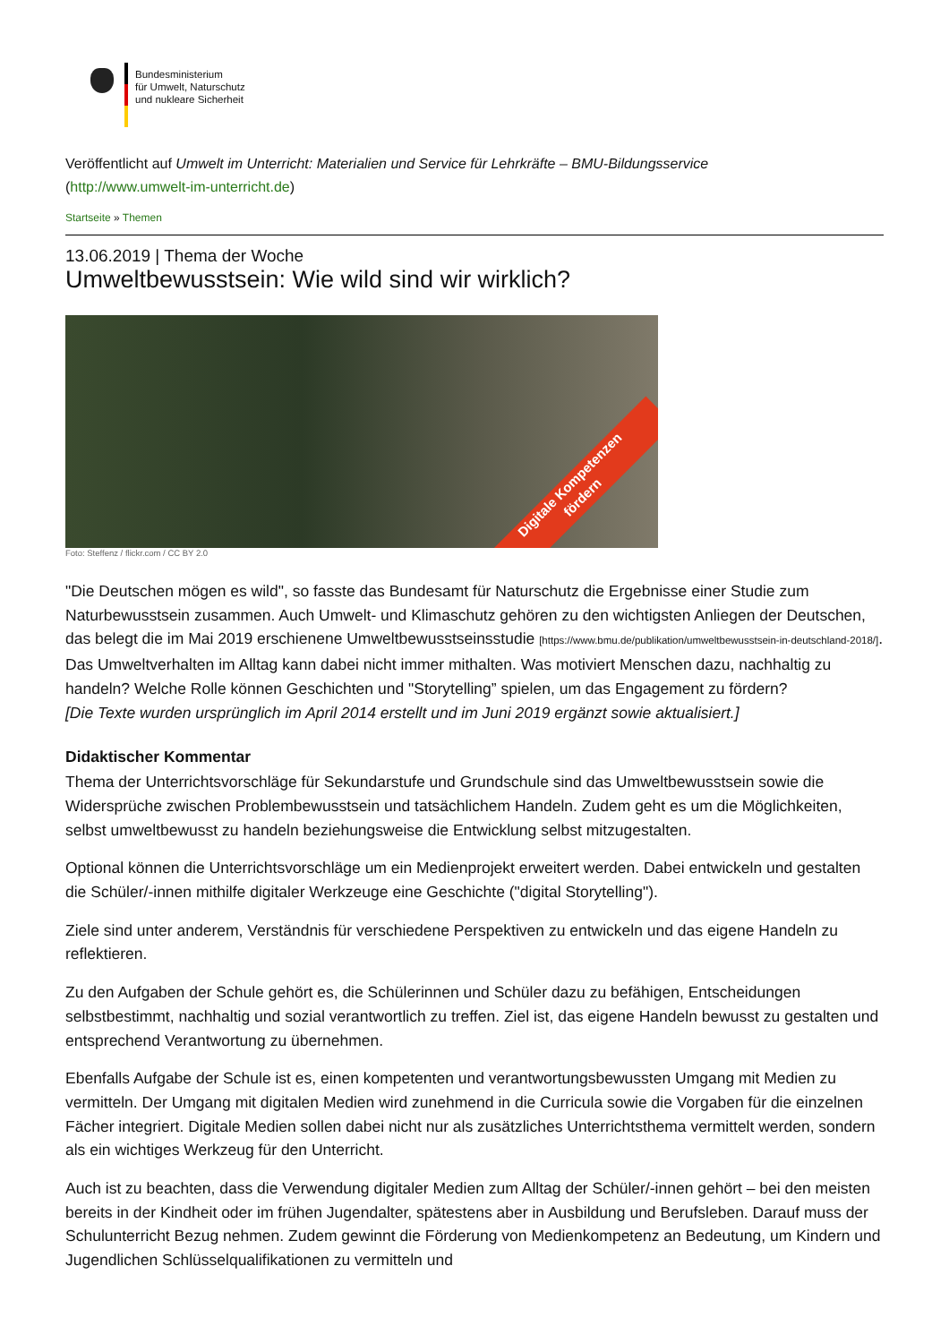Bundesministerium
für Umwelt, Naturschutz
und nukleare Sicherheit
Veröffentlicht auf Umwelt im Unterricht: Materialien und Service für Lehrkräfte – BMU-Bildungsservice
(http://www.umwelt-im-unterricht.de)
Startseite » Themen
13.06.2019 | Thema der Woche
Umweltbewusstsein: Wie wild sind wir wirklich?
Digitale Kompetenzen
fördern
Foto: Steffenz / flickr.com / CC BY 2.0
"Die Deutschen mögen es wild", so fasste das Bundesamt für Naturschutz die Ergebnisse einer Studie zum Naturbewusstsein zusammen. Auch Umwelt- und Klimaschutz gehören zu den wichtigsten Anliegen der Deutschen, das belegt die im Mai 2019 erschienene Umweltbewusstseinsstudie [https://www.bmu.de/publikation/umweltbewusstsein-in-deutschland-2018/]. Das Umweltverhalten im Alltag kann dabei nicht immer mithalten. Was motiviert Menschen dazu, nachhaltig zu handeln? Welche Rolle können Geschichten und "Storytelling” spielen, um das Engagement zu fördern?
[Die Texte wurden ursprünglich im April 2014 erstellt und im Juni 2019 ergänzt sowie aktualisiert.]
Didaktischer Kommentar
Thema der Unterrichtsvorschläge für Sekundarstufe und Grundschule sind das Umweltbewusstsein sowie die Widersprüche zwischen Problembewusstsein und tatsächlichem Handeln. Zudem geht es um die Möglichkeiten, selbst umweltbewusst zu handeln beziehungsweise die Entwicklung selbst mitzugestalten.
Optional können die Unterrichtsvorschläge um ein Medienprojekt erweitert werden. Dabei entwickeln und gestalten die Schüler/-innen mithilfe digitaler Werkzeuge eine Geschichte ("digital Storytelling").
Ziele sind unter anderem, Verständnis für verschiedene Perspektiven zu entwickeln und das eigene Handeln zu reflektieren.
Zu den Aufgaben der Schule gehört es, die Schülerinnen und Schüler dazu zu befähigen, Entscheidungen selbstbestimmt, nachhaltig und sozial verantwortlich zu treffen. Ziel ist, das eigene Handeln bewusst zu gestalten und entsprechend Verantwortung zu übernehmen.
Ebenfalls Aufgabe der Schule ist es, einen kompetenten und verantwortungsbewussten Umgang mit Medien zu vermitteln. Der Umgang mit digitalen Medien wird zunehmend in die Curricula sowie die Vorgaben für die einzelnen Fächer integriert. Digitale Medien sollen dabei nicht nur als zusätzliches Unterrichtsthema vermittelt werden, sondern als ein wichtiges Werkzeug für den Unterricht.
Auch ist zu beachten, dass die Verwendung digitaler Medien zum Alltag der Schüler/-innen gehört – bei den meisten bereits in der Kindheit oder im frühen Jugendalter, spätestens aber in Ausbildung und Berufsleben. Darauf muss der Schulunterricht Bezug nehmen. Zudem gewinnt die Förderung von Medienkompetenz an Bedeutung, um Kindern und Jugendlichen Schlüsselqualifikationen zu vermitteln und